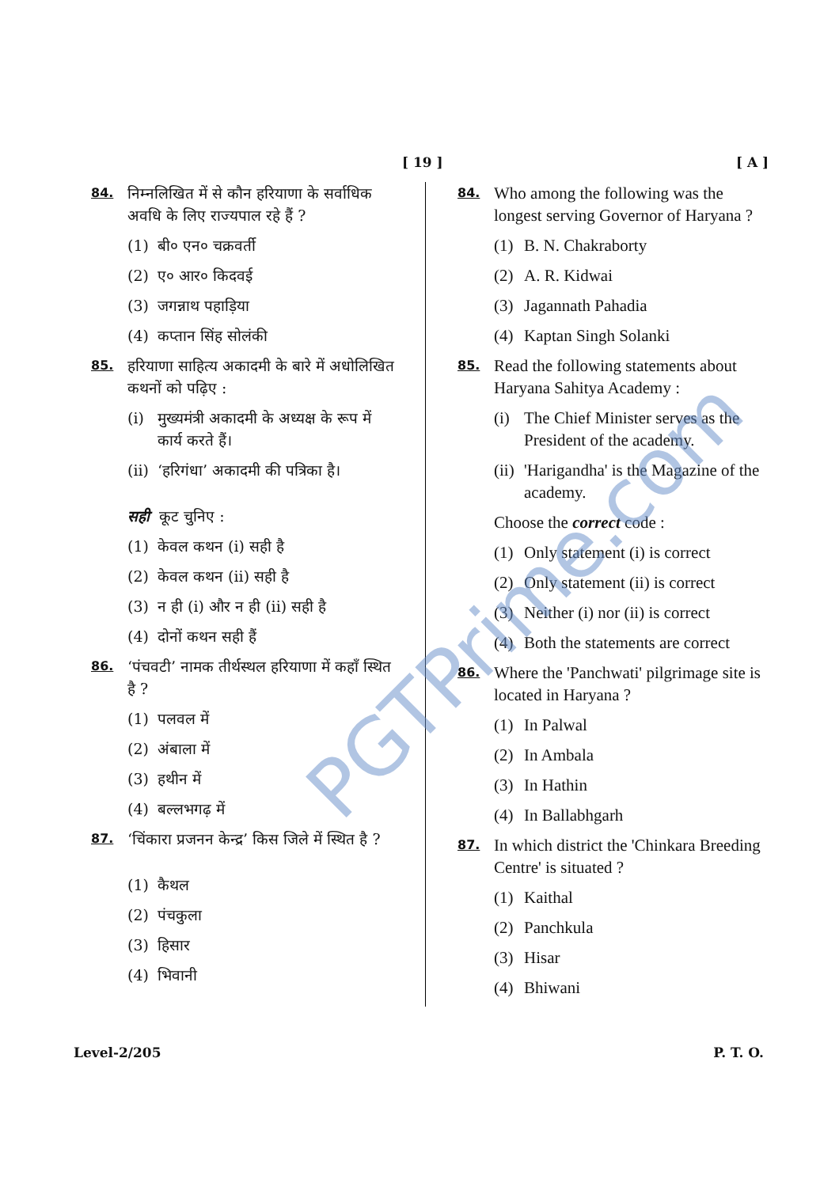[ 19 ] [ A ]
84.
निम्नलिखित में से कौन हरियाणा के सर्वाधिक अवधि के लिए राज्यपाल रहे हैं ?
(1) बी० एन० चक्रवर्ती
(2) ए० आर० किदवई
(3) जगन्नाथ पहाड़िया
(4) कप्तान सिंह सोलंकी
85.
हरियाणा साहित्य अकादमी के बारे में अधोलिखित कथनों को पढ़िए :
(i) मुख्यमंत्री अकादमी के अध्यक्ष के रूप में कार्य करते हैं।
(ii) ‘हरिगंधा’ अकादमी की पत्रिका है।
सही कूट चुनिए :
(1) केवल कथन (i) सही है
(2) केवल कथन (ii) सही है
(3) न ही (i) और न ही (ii) सही है
(4) दोनों कथन सही हैं
86.
‘पंचवटी’ नामक तीर्थस्थल हरियाणा में कहाँ स्थित है ?
(1) पलवल में
(2) अंबाला में
(3) हथीन में
(4) बल्लभगढ़ में
87.
‘चिंकारा प्रजनन केन्द्र’ किस जिले में स्थित है ?
(1) कैथल
(2) पंचकुला
(3) हिसार
(4) भिवानी
84.
Who among the following was the longest serving Governor of Haryana ?
(1) B. N. Chakraborty
(2) A. R. Kidwai
(3) Jagannath Pahadia
(4) Kaptan Singh Solanki
85.
Read the following statements about Haryana Sahitya Academy :
(i) The Chief Minister serves as the President of the academy.
(ii) 'Harigandha' is the Magazine of the academy.
Choose the correct code :
(1) Only statement (i) is correct
(2) Only statement (ii) is correct
(3) Neither (i) nor (ii) is correct
(4) Both the statements are correct
86.
Where the 'Panchwati' pilgrimage site is located in Haryana ?
(1) In Palwal
(2) In Ambala
(3) In Hathin
(4) In Ballabhgarh
87.
In which district the 'Chinkara Breeding Centre' is situated ?
(1) Kaithal
(2) Panchkula
(3) Hisar
(4) Bhiwani
PGTPrime.com
Level-2/205 P. T. O.